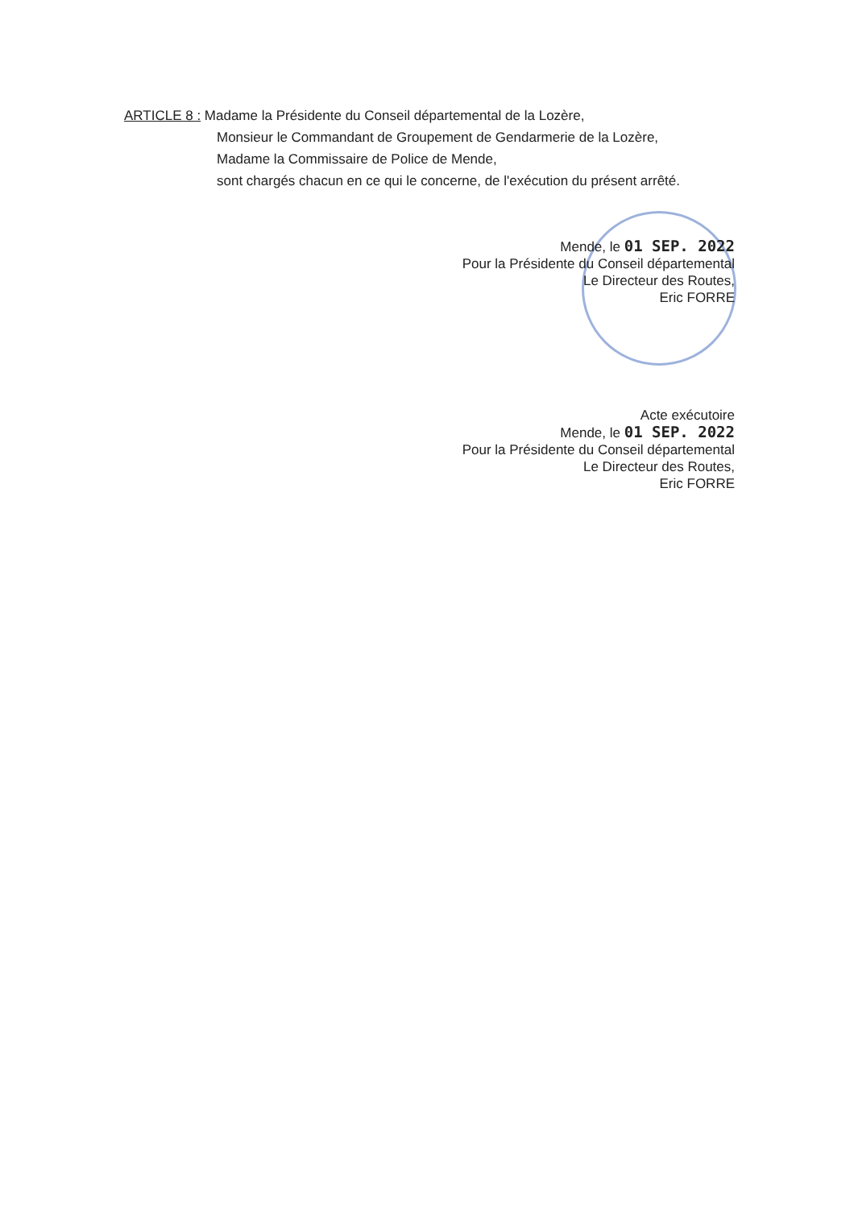ARTICLE 8 : Madame la Présidente du Conseil départemental de la Lozère,
Monsieur le Commandant de Groupement de Gendarmerie de la Lozère,
Madame la Commissaire de Police de Mende,
sont chargés chacun en ce qui le concerne, de l'exécution du présent arrêté.
Mende, le 01 SEP. 2022
Pour la Présidente du Conseil départemental
Le Directeur des Routes,
Eric FORRE
Acte exécutoire
Mende, le 01 SEP. 2022
Pour la Présidente du Conseil départemental
Le Directeur des Routes,
Eric FORRE